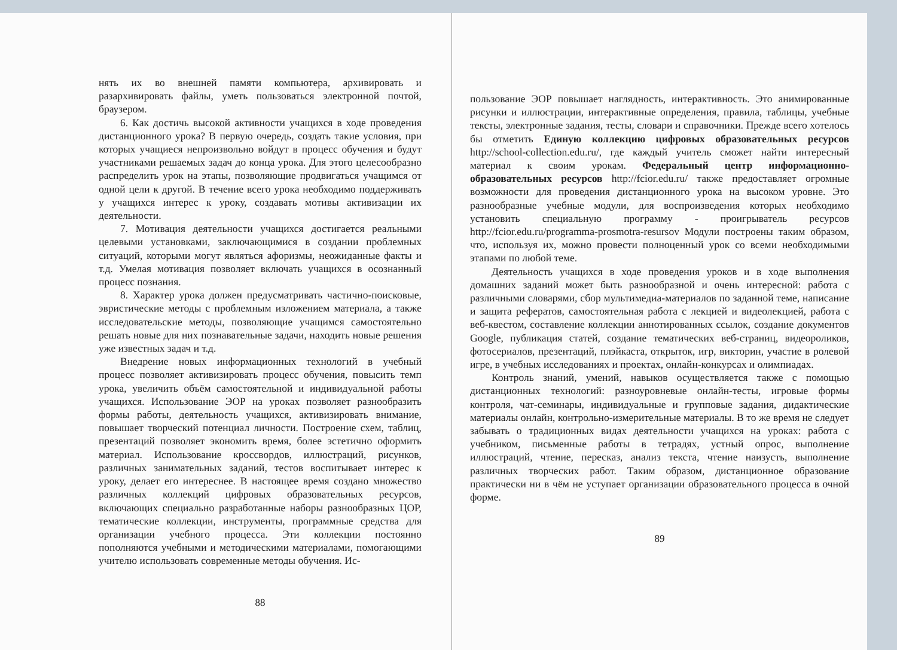нять их во внешней памяти компьютера, архивировать и разархивировать файлы, уметь пользоваться электронной почтой, браузером.
6. Как достичь высокой активности учащихся в ходе проведения дистанционного урока? В первую очередь, создать такие условия, при которых учащиеся непроизвольно войдут в процесс обучения и будут участниками решаемых задач до конца урока. Для этого целесообразно распределить урок на этапы, позволяющие продвигаться учащимся от одной цели к другой. В течение всего урока необходимо поддерживать у учащихся интерес к уроку, создавать мотивы активизации их деятельности.
7. Мотивация деятельности учащихся достигается реальными целевыми установками, заключающимися в создании проблемных ситуаций, которыми могут являться афоризмы, неожиданные факты и т.д. Умелая мотивация позволяет включать учащихся в осознанный процесс познания.
8. Характер урока должен предусматривать частично-поисковые, эвристические методы с проблемным изложением материала, а также исследовательские методы, позволяющие учащимся самостоятельно решать новые для них познавательные задачи, находить новые решения уже известных задач и т.д.
Внедрение новых информационных технологий в учебный процесс позволяет активизировать процесс обучения, повысить темп урока, увеличить объём самостоятельной и индивидуальной работы учащихся. Использование ЭОР на уроках позволяет разнообразить формы работы, деятельность учащихся, активизировать внимание, повышает творческий потенциал личности. Построение схем, таблиц, презентаций позволяет экономить время, более эстетично оформить материал. Использование кроссвордов, иллюстраций, рисунков, различных занимательных заданий, тестов воспитывает интерес к уроку, делает его интереснее. В настоящее время создано множество различных коллекций цифровых образовательных ресурсов, включающих специально разработанные наборы разнообразных ЦОР, тематические коллекции, инструменты, программные средства для организации учебного процесса. Эти коллекции постоянно пополняются учебными и методическими материалами, помогающими учителю использовать современные методы обучения. Ис-
88
пользование ЭОР повышает наглядность, интерактивность. Это анимированные рисунки и иллюстрации, интерактивные определения, правила, таблицы, учебные тексты, электронные задания, тесты, словари и справочники. Прежде всего хотелось бы отметить Единую коллекцию цифровых образовательных ресурсов http://school-collection.edu.ru/, где каждый учитель сможет найти интересный материал к своим урокам. Федеральный центр информационно-образовательных ресурсов http://fcior.edu.ru/ также предоставляет огромные возможности для проведения дистанционного урока на высоком уровне. Это разнообразные учебные модули, для воспроизведения которых необходимо установить специальную программу - проигрыватель ресурсов http://fcior.edu.ru/programma-prosmotra-resursov Модули построены таким образом, что, используя их, можно провести полноценный урок со всеми необходимыми этапами по любой теме.
Деятельность учащихся в ходе проведения уроков и в ходе выполнения домашних заданий может быть разнообразной и очень интересной: работа с различными словарями, сбор мультимедиа-материалов по заданной теме, написание и защита рефератов, самостоятельная работа с лекцией и видеолекцией, работа с веб-квестом, составление коллекции аннотированных ссылок, создание документов Google, публикация статей, создание тематических веб-страниц, видеороликов, фотосериалов, презентаций, плэйкаста, открыток, игр, викторин, участие в ролевой игре, в учебных исследованиях и проектах, онлайн-конкурсах и олимпиадах.
Контроль знаний, умений, навыков осуществляется также с помощью дистанционных технологий: разноуровневые онлайн-тесты, игровые формы контроля, чат-семинары, индивидуальные и групповые задания, дидактические материалы онлайн, контрольно-измерительные материалы. В то же время не следует забывать о традиционных видах деятельности учащихся на уроках: работа с учебником, письменные работы в тетрадях, устный опрос, выполнение иллюстраций, чтение, пересказ, анализ текста, чтение наизусть, выполнение различных творческих работ. Таким образом, дистанционное образование практически ни в чём не уступает организации образовательного процесса в очной форме.
89